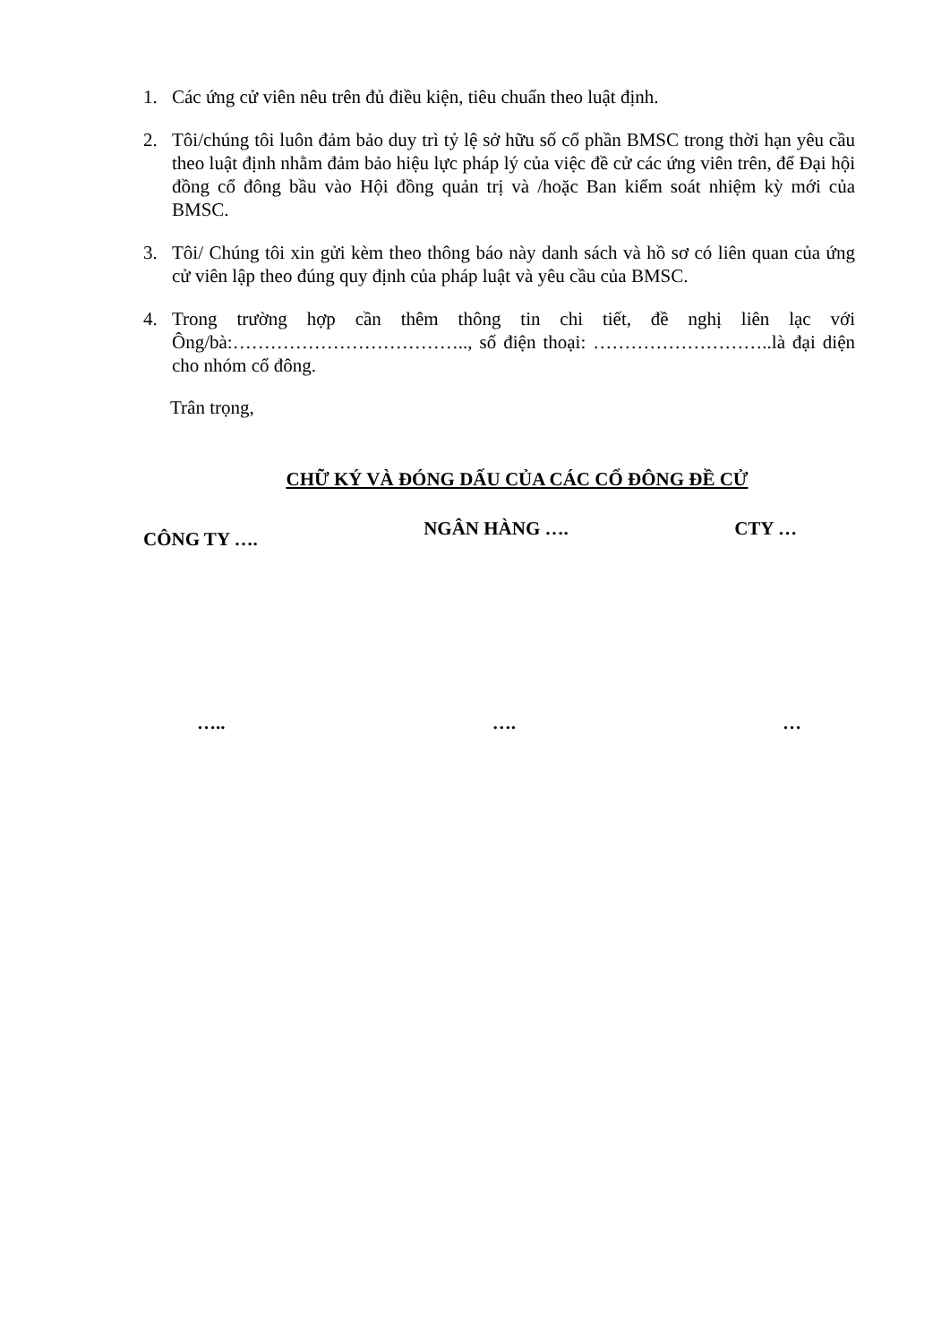1. Các ứng cử viên nêu trên đủ điều kiện, tiêu chuẩn theo luật định.
2. Tôi/chúng tôi luôn đảm bảo duy trì tỷ lệ sở hữu số cổ phần BMSC trong thời hạn yêu cầu theo luật định nhằm đảm bảo hiệu lực pháp lý của việc đề cử các ứng viên trên, để Đại hội đồng cổ đông bầu vào Hội đồng quản trị và /hoặc Ban kiểm soát nhiệm kỳ mới của BMSC.
3. Tôi/ Chúng tôi xin gửi kèm theo thông báo này danh sách và hồ sơ có liên quan của ứng cử viên lập theo đúng quy định của pháp luật và yêu cầu của BMSC.
4. Trong trường hợp cần thêm thông tin chi tiết, đề nghị liên lạc với Ông/bà:……………………………….., số điện thoại: ………………………..là đại diện cho nhóm cổ đông.
Trân trọng,
CHỮ KÝ VÀ ĐÓNG DẤU CỦA CÁC CỔ ĐÔNG ĐỀ CỬ
CÔNG TY …. NGÂN HÀNG …. CTY …
….. …. …